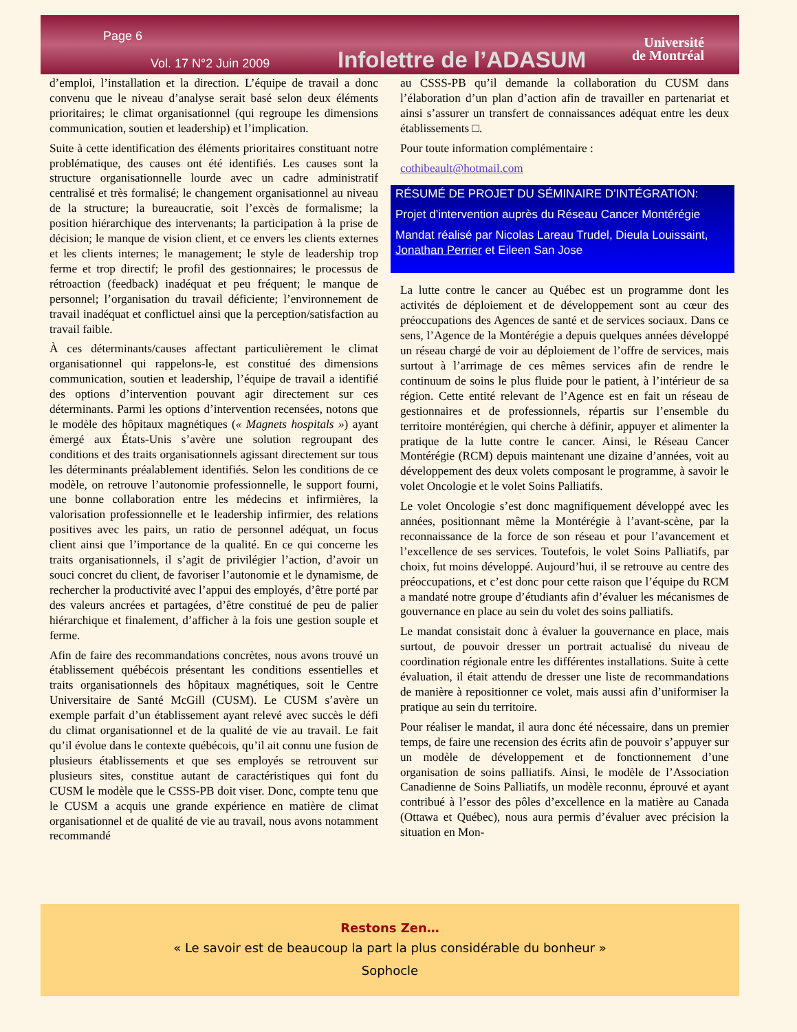Page 6
Vol. 17 N°2 Juin 2009 Infolettre de l’ADASUM
Université
de Montréal
d’emploi, l’installation et la direction. L’équipe de travail a donc convenu que le niveau d’analyse serait basé selon deux éléments prioritaires; le climat organisationnel (qui regroupe les dimensions communication, soutien et leadership) et l’implication.
Suite à cette identification des éléments prioritaires constituant notre problématique, des causes ont été identifiés. Les causes sont la structure organisationnelle lourde avec un cadre administratif centralisé et très formalisé; le changement organisationnel au niveau de la structure; la bureaucratie, soit l’excès de formalisme; la position hiérarchique des intervenants; la participation à la prise de décision; le manque de vision client, et ce envers les clients externes et les clients internes; le management; le style de leadership trop ferme et trop directif; le profil des gestionnaires; le processus de rétroaction (feedback) inadéquat et peu fréquent; le manque de personnel; l’organisation du travail déficiente; l’environnement de travail inadéquat et conflictuel ainsi que la perception/satisfaction au travail faible.
À ces déterminants/causes affectant particulièrement le climat organisationnel qui rappelons-le, est constitué des dimensions communication, soutien et leadership, l’équipe de travail a identifié des options d’intervention pouvant agir directement sur ces déterminants. Parmi les options d’intervention recensées, notons que le modèle des hôpitaux magnétiques (« Magnets hospitals ») ayant émergé aux États-Unis s’avère une solution regroupant des conditions et des traits organisationnels agissant directement sur tous les déterminants préalablement identifiés. Selon les conditions de ce modèle, on retrouve l’autonomie professionnelle, le support fourni, une bonne collaboration entre les médecins et infirmières, la valorisation professionnelle et le leadership infirmier, des relations positives avec les pairs, un ratio de personnel adéquat, un focus client ainsi que l’importance de la qualité. En ce qui concerne les traits organisationnels, il s’agit de privilégier l’action, d’avoir un souci concret du client, de favoriser l’autonomie et le dynamisme, de rechercher la productivité avec l’appui des employés, d’être porté par des valeurs ancrées et partagées, d’être constitué de peu de palier hiérarchique et finalement, d’afficher à la fois une gestion souple et ferme.
Afin de faire des recommandations concrètes, nous avons trouvé un établissement québécois présentant les conditions essentielles et traits organisationnels des hôpitaux magnétiques, soit le Centre Universitaire de Santé McGill (CUSM). Le CUSM s’avère un exemple parfait d’un établissement ayant relevé avec succès le défi du climat organisationnel et de la qualité de vie au travail. Le fait qu’il évolue dans le contexte québécois, qu’il ait connu une fusion de plusieurs établissements et que ses employés se retrouvent sur plusieurs sites, constitue autant de caractéristiques qui font du CUSM le modèle que le CSSS-PB doit viser. Donc, compte tenu que le CUSM a acquis une grande expérience en matière de climat organisationnel et de qualité de vie au travail, nous avons notamment recommandé
au CSSS-PB qu’il demande la collaboration du CUSM dans l’élaboration d’un plan d’action afin de travailler en partenariat et ainsi s’assurer un transfert de connaissances adéquat entre les deux établissements □.
Pour toute information complémentaire :
cothibeault@hotmail.com
RÉSUMÉ DE PROJET DU SÉMINAIRE D’INTÉGRATION:
Projet d’intervention auprès du Réseau Cancer Montérégie
Mandat réalisé par Nicolas Lareau Trudel, Dieula Louissaint, Jonathan Perrier et Eileen San Jose
La lutte contre le cancer au Québec est un programme dont les activités de déploiement et de développement sont au cœur des préoccupations des Agences de santé et de services sociaux. Dans ce sens, l’Agence de la Montérégie a depuis quelques années développé un réseau chargé de voir au déploiement de l’offre de services, mais surtout à l’arrimage de ces mêmes services afin de rendre le continuum de soins le plus fluide pour le patient, à l’intérieur de sa région. Cette entité relevant de l’Agence est en fait un réseau de gestionnaires et de professionnels, répartis sur l’ensemble du territoire montérégien, qui cherche à définir, appuyer et alimenter la pratique de la lutte contre le cancer. Ainsi, le Réseau Cancer Montérégie (RCM) depuis maintenant une dizaine d’années, voit au développement des deux volets composant le programme, à savoir le volet Oncologie et le volet Soins Palliatifs.
Le volet Oncologie s’est donc magnifiquement développé avec les années, positionnant même la Montérégie à l’avant-scène, par la reconnaissance de la force de son réseau et pour l’avancement et l’excellence de ses services. Toutefois, le volet Soins Palliatifs, par choix, fut moins développé. Aujourd’hui, il se retrouve au centre des préoccupations, et c’est donc pour cette raison que l’équipe du RCM a mandaté notre groupe d’étudiants afin d’évaluer les mécanismes de gouvernance en place au sein du volet des soins palliatifs.
Le mandat consistait donc à évaluer la gouvernance en place, mais surtout, de pouvoir dresser un portrait actualisé du niveau de coordination régionale entre les différentes installations. Suite à cette évaluation, il était attendu de dresser une liste de recommandations de manière à repositionner ce volet, mais aussi afin d’uniformiser la pratique au sein du territoire.
Pour réaliser le mandat, il aura donc été nécessaire, dans un premier temps, de faire une recension des écrits afin de pouvoir s’appuyer sur un modèle de développement et de fonctionnement d’une organisation de soins palliatifs. Ainsi, le modèle de l’Association Canadienne de Soins Palliatifs, un modèle reconnu, éprouvé et ayant contribué à l’essor des pôles d’excellence en la matière au Canada (Ottawa et Québec), nous aura permis d’évaluer avec précision la situation en Mon-
Restons Zen…
« Le savoir est de beaucoup la part la plus considérable du bonheur »
Sophocle